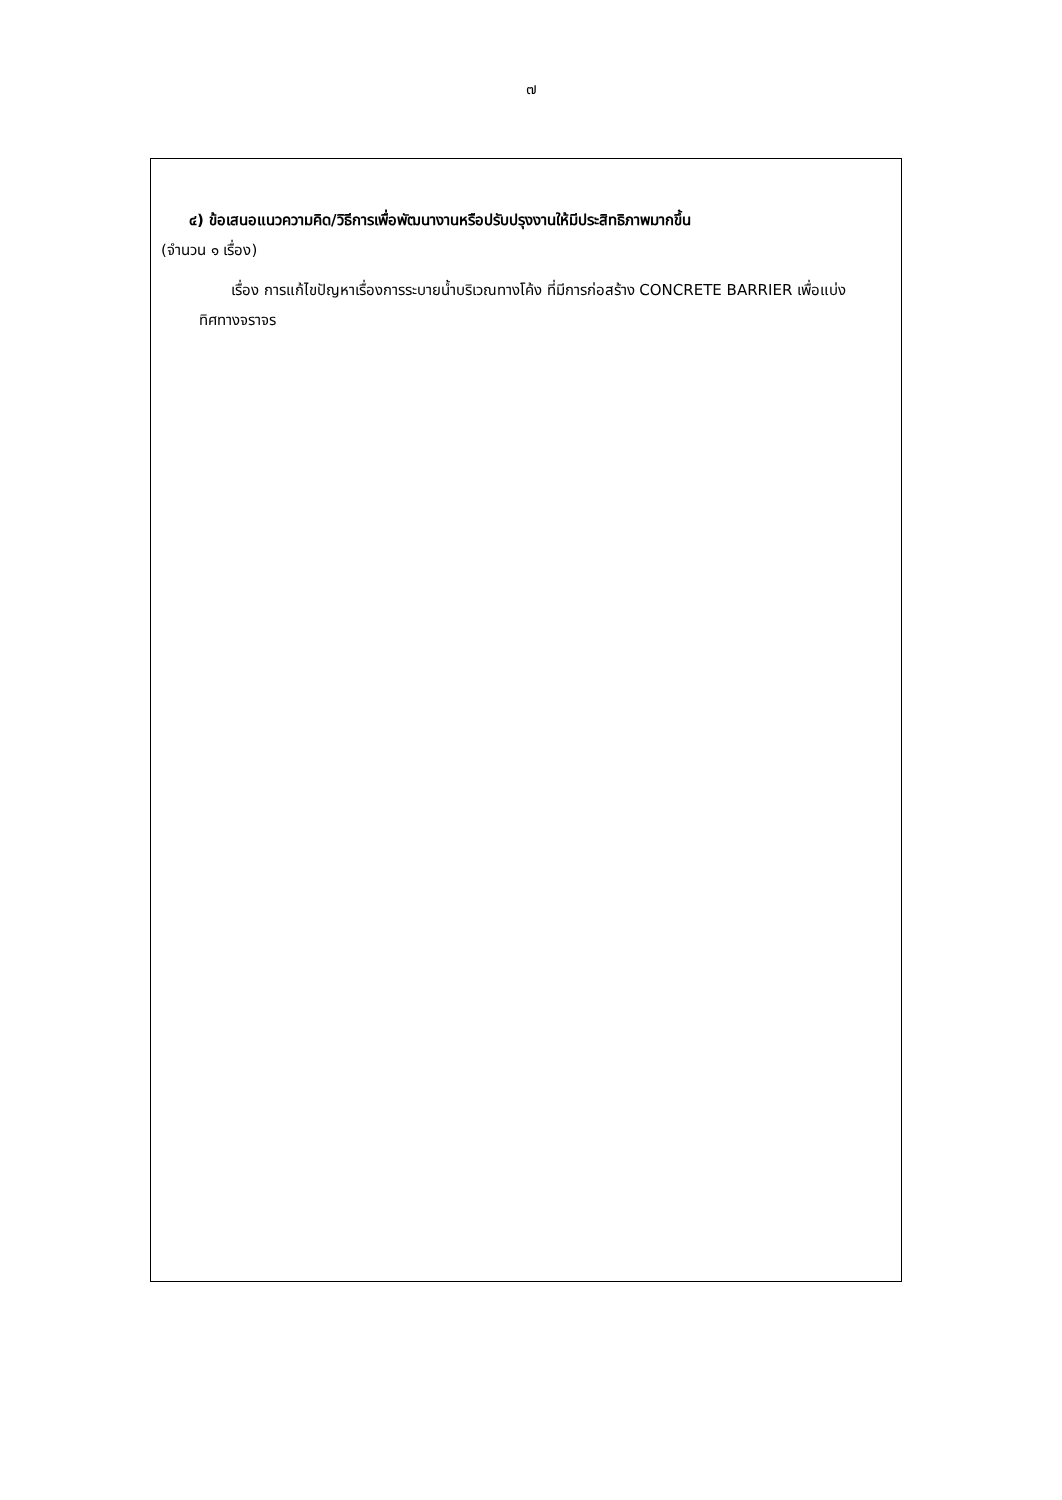๗
๔) ข้อเสนอแนวความคิด/วิธีการเพื่อพัฒนางานหรือปรับปรุงงานให้มีประสิทธิภาพมากขึ้น
(จำนวน ๑ เรื่อง)
เรื่อง การแก้ไขปัญหาเรื่องการระบายน้ำบริเวณทางโค้ง ที่มีการก่อสร้าง CONCRETE BARRIER เพื่อแบ่งทิศทางจราจร